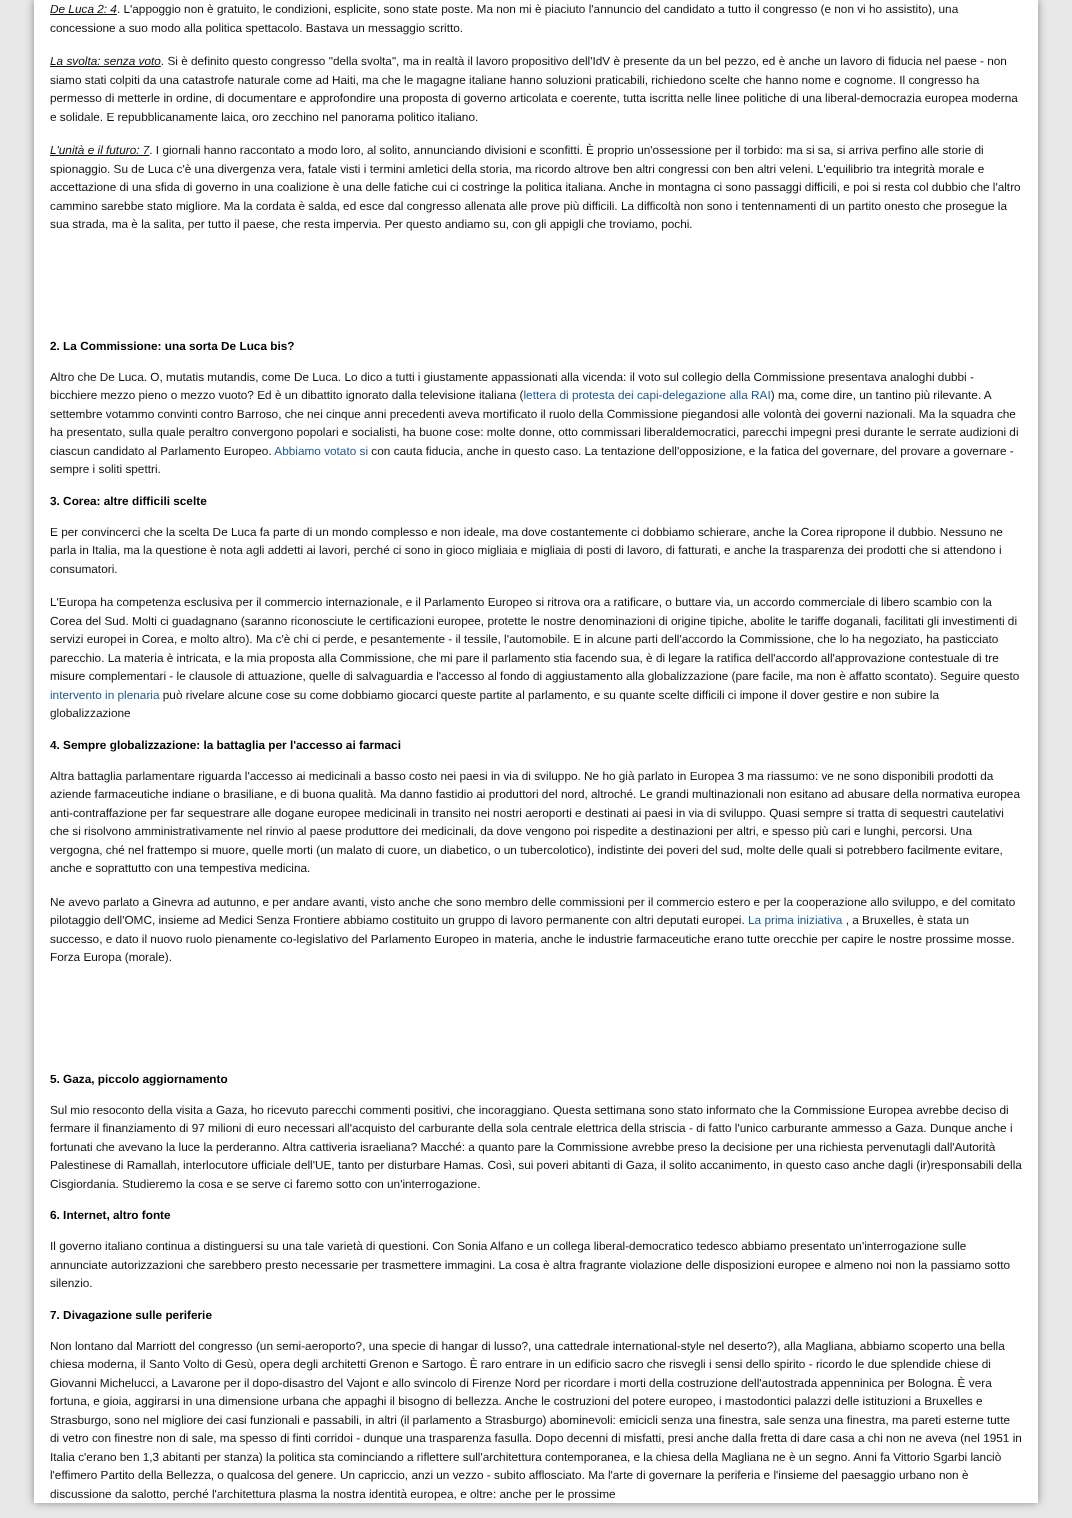De Luca 2: 4. L'appoggio non è gratuito, le condizioni, esplicite, sono state poste. Ma non mi è piaciuto l'annuncio del candidato a tutto il congresso (e non vi ho assistito), una concessione a suo modo alla politica spettacolo. Bastava un messaggio scritto.
La svolta: senza voto. Si è definito questo congresso "della svolta", ma in realtà il lavoro propositivo dell'IdV è presente da un bel pezzo, ed è anche un lavoro di fiducia nel paese - non siamo stati colpiti da una catastrofe naturale come ad Haiti, ma che le magagne italiane hanno soluzioni praticabili, richiedono scelte che hanno nome e cognome. Il congresso ha permesso di metterle in ordine, di documentare e approfondire una proposta di governo articolata e coerente, tutta iscritta nelle linee politiche di una liberal-democrazia europea moderna e solidale. E repubblicanamente laica, oro zecchino nel panorama politico italiano.
L'unità e il futuro: 7. I giornali hanno raccontato a modo loro, al solito, annunciando divisioni e sconfitti. È proprio un'ossessione per il torbido: ma si sa, si arriva perfino alle storie di spionaggio. Su de Luca c'è una divergenza vera, fatale visti i termini amletici della storia, ma ricordo altrove ben altri congressi con ben altri veleni. L'equilibrio tra integrità morale e accettazione di una sfida di governo in una coalizione è una delle fatiche cui ci costringe la politica italiana. Anche in montagna ci sono passaggi difficili, e poi si resta col dubbio che l'altro cammino sarebbe stato migliore. Ma la cordata è salda, ed esce dal congresso allenata alle prove più difficili. La difficoltà non sono i tentennamenti di un partito onesto che prosegue la sua strada, ma è la salita, per tutto il paese, che resta impervia. Per questo andiamo su, con gli appigli che troviamo, pochi.
2. La Commissione: una sorta De Luca bis?
Altro che De Luca. O, mutatis mutandis, come De Luca. Lo dico a tutti i giustamente appassionati alla vicenda: il voto sul collegio della Commissione presentava analoghi dubbi - bicchiere mezzo pieno o mezzo vuoto? Ed è un dibattito ignorato dalla televisione italiana (lettera di protesta dei capi-delegazione alla RAI) ma, come dire, un tantino più rilevante. A settembre votammo convinti contro Barroso, che nei cinque anni precedenti aveva mortificato il ruolo della Commissione piegandosi alle volontà dei governi nazionali. Ma la squadra che ha presentato, sulla quale peraltro convergono popolari e socialisti, ha buone cose: molte donne, otto commissari liberaldemocratici, parecchi impegni presi durante le serrate audizioni di ciascun candidato al Parlamento Europeo. Abbiamo votato si con cauta fiducia, anche in questo caso. La tentazione dell'opposizione, e la fatica del governare, del provare a governare - sempre i soliti spettri.
3. Corea: altre difficili scelte
E per convincerci che la scelta De Luca fa parte di un mondo complesso e non ideale, ma dove costantemente ci dobbiamo schierare, anche la Corea ripropone il dubbio. Nessuno ne parla in Italia, ma la questione è nota agli addetti ai lavori, perché ci sono in gioco migliaia e migliaia di posti di lavoro, di fatturati, e anche la trasparenza dei prodotti che si attendono i consumatori.
L'Europa ha competenza esclusiva per il commercio internazionale, e il Parlamento Europeo si ritrova ora a ratificare, o buttare via, un accordo commerciale di libero scambio con la Corea del Sud. Molti ci guadagnano (saranno riconosciute le certificazioni europee, protette le nostre denominazioni di origine tipiche, abolite le tariffe doganali, facilitati gli investimenti di servizi europei in Corea, e molto altro). Ma c'è chi ci perde, e pesantemente - il tessile, l'automobile. E in alcune parti dell'accordo la Commissione, che lo ha negoziato, ha pasticciato parecchio. La materia è intricata, e la mia proposta alla Commissione, che mi pare il parlamento stia facendo sua, è di legare la ratifica dell'accordo all'approvazione contestuale di tre misure complementari - le clausole di attuazione, quelle di salvaguardia e l'accesso al fondo di aggiustamento alla globalizzazione (pare facile, ma non è affatto scontato). Seguire questo intervento in plenaria può rivelare alcune cose su come dobbiamo giocarci queste partite al parlamento, e su quante scelte difficili ci impone il dover gestire e non subire la globalizzazione
4. Sempre globalizzazione: la battaglia per l'accesso ai farmaci
Altra battaglia parlamentare riguarda l'accesso ai medicinali a basso costo nei paesi in via di sviluppo. Ne ho già parlato in Europea 3 ma riassumo: ve ne sono disponibili prodotti da aziende farmaceutiche indiane o brasiliane, e di buona qualità. Ma danno fastidio ai produttori del nord, altroché. Le grandi multinazionali non esitano ad abusare della normativa europea anti-contraffazione per far sequestrare alle dogane europee medicinali in transito nei nostri aeroporti e destinati ai paesi in via di sviluppo. Quasi sempre si tratta di sequestri cautelativi che si risolvono amministrativamente nel rinvio al paese produttore dei medicinali, da dove vengono poi rispedite a destinazioni per altri, e spesso più cari e lunghi, percorsi. Una vergogna, ché nel frattempo si muore, quelle morti (un malato di cuore, un diabetico, o un tubercolotico), indistinte dei poveri del sud, molte delle quali si potrebbero facilmente evitare, anche e soprattutto con una tempestiva medicina.
Ne avevo parlato a Ginevra ad autunno, e per andare avanti, visto anche che sono membro delle commissioni per il commercio estero e per la cooperazione allo sviluppo, e del comitato pilotaggio dell'OMC, insieme ad Medici Senza Frontiere abbiamo costituito un gruppo di lavoro permanente con altri deputati europei. La prima iniziativa , a Bruxelles, è stata un successo, e dato il nuovo ruolo pienamente co-legislativo del Parlamento Europeo in materia, anche le industrie farmaceutiche erano tutte orecchie per capire le nostre prossime mosse. Forza Europa (morale).
5. Gaza, piccolo aggiornamento
Sul mio resoconto della visita a Gaza, ho ricevuto parecchi commenti positivi, che incoraggiano. Questa settimana sono stato informato che la Commissione Europea avrebbe deciso di fermare il finanziamento di 97 milioni di euro necessari all'acquisto del carburante della sola centrale elettrica della striscia - di fatto l'unico carburante ammesso a Gaza. Dunque anche i fortunati che avevano la luce la perderanno. Altra cattiveria israeliana? Macché: a quanto pare la Commissione avrebbe preso la decisione per una richiesta pervenutagli dall'Autorità Palestinese di Ramallah, interlocutore ufficiale dell'UE, tanto per disturbare Hamas. Così, sui poveri abitanti di Gaza, il solito accanimento, in questo caso anche dagli (ir)responsabili della Cisgiordania. Studieremo la cosa e se serve ci faremo sotto con un'interrogazione.
6. Internet, altro fonte
Il governo italiano continua a distinguersi su una tale varietà di questioni. Con Sonia Alfano e un collega liberal-democratico tedesco abbiamo presentato un'interrogazione sulle annunciate autorizzazioni che sarebbero presto necessarie per trasmettere immagini. La cosa è altra fragrante violazione delle disposizioni europee e almeno noi non la passiamo sotto silenzio.
7. Divagazione sulle periferie
Non lontano dal Marriott del congresso (un semi-aeroporto?, una specie di hangar di lusso?, una cattedrale international-style nel deserto?), alla Magliana, abbiamo scoperto una bella chiesa moderna, il Santo Volto di Gesù, opera degli architetti Grenon e Sartogo. È raro entrare in un edificio sacro che risvegli i sensi dello spirito - ricordo le due splendide chiese di Giovanni Michelucci, a Lavarone per il dopo-disastro del Vajont e allo svincolo di Firenze Nord per ricordare i morti della costruzione dell'autostrada appenninica per Bologna. È vera fortuna, e gioia, aggirarsi in una dimensione urbana che appaghi il bisogno di bellezza. Anche le costruzioni del potere europeo, i mastodontici palazzi delle istituzioni a Bruxelles e Strasburgo, sono nel migliore dei casi funzionali e passabili, in altri (il parlamento a Strasburgo) abominevoli: emicicli senza una finestra, sale senza una finestra, ma pareti esterne tutte di vetro con finestre non di sale, ma spesso di finti corridoi - dunque una trasparenza fasulla. Dopo decenni di misfatti, presi anche dalla fretta di dare casa a chi non ne aveva (nel 1951 in Italia c'erano ben 1,3 abitanti per stanza) la politica sta cominciando a riflettere sull'architettura contemporanea, e la chiesa della Magliana ne è un segno. Anni fa Vittorio Sgarbi lanciò l'effimero Partito della Bellezza, o qualcosa del genere. Un capriccio, anzi un vezzo - subito afflosciato. Ma l'arte di governare la periferia e l'insieme del paesaggio urbano non è discussione da salotto, perché l'architettura plasma la nostra identità europea, e oltre: anche per le prossime